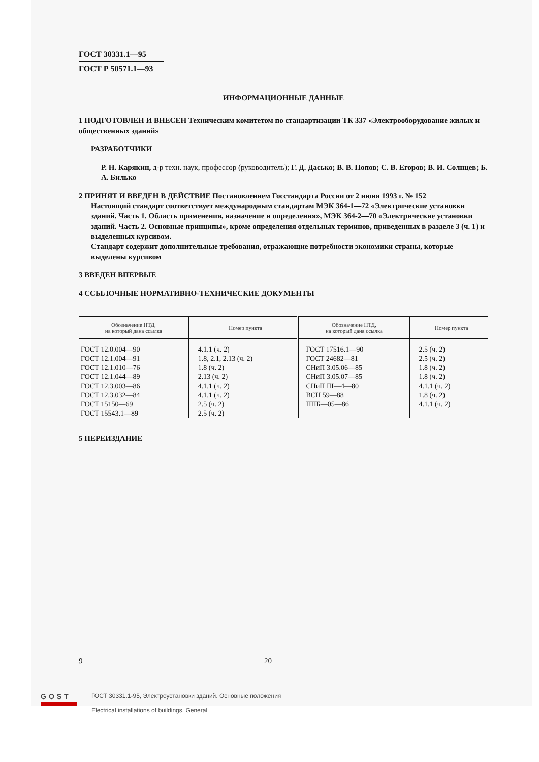ГОСТ 30331.1—95 ГОСТ Р 50571.1—93
ИНФОРМАЦИОННЫЕ ДАННЫЕ
1 ПОДГОТОВЛЕН И ВНЕСЕН Техническим комитетом по стандартизации ТК 337 «Электрооборудование жилых и общественных зданий»
РАЗРАБОТЧИКИ
Р. Н. Карякин, д-р техн. наук, профессор (руководитель); Г. Д. Дасько; В. В. Попов; С. В. Егоров; В. И. Солнцев; Б. А. Билько
2 ПРИНЯТ И ВВЕДЕН В ДЕЙСТВИЕ Постановлением Госстандарта России от 2 июня 1993 г. № 152
Настоящий стандарт соответствует международным стандартам МЭК 364-1—72 «Электрические установки зданий. Часть 1. Область применения, назначение и определения», МЭК 364-2—70 «Электрические установки зданий. Часть 2. Основные принципы», кроме определения отдельных терминов, приведенных в разделе 3 (ч. 1) и выделенных курсивом.
Стандарт содержит дополнительные требования, отражающие потребности экономики страны, которые выделены курсивом
3 ВВЕДЕН ВПЕРВЫЕ
4 ССЫЛОЧНЫЕ НОРМАТИВНО-ТЕХНИЧЕСКИЕ ДОКУМЕНТЫ
| Обозначение НТД, на который дана ссылка | Номер пункта | Обозначение НТД, на который дана ссылка | Номер пункта |
| --- | --- | --- | --- |
| ГОСТ 12.0.004—90 ГОСТ 12.1.004—91 ГОСТ 12.1.010—76 ГОСТ 12.1.044—89 ГОСТ 12.3.003—86 ГОСТ 12.3.032—84 ГОСТ 15150—69 ГОСТ 15543.1—89 | 4.1.1 (ч. 2) 1.8, 2.1, 2.13 (ч. 2) 1.8 (ч. 2) 2.13 (ч. 2) 4.1.1 (ч. 2) 4.1.1 (ч. 2) 2.5 (ч. 2) 2.5 (ч. 2) | ГОСТ 17516.1—90 ГОСТ 24682—81 СНиП 3.05.06—85 СНиП 3.05.07—85 СНиП III—4—80 ВСН 59—88 ППБ—05—86 | 2.5 (ч. 2) 2.5 (ч. 2) 1.8 (ч. 2) 1.8 (ч. 2) 4.1.1 (ч. 2) 1.8 (ч. 2) 4.1.1 (ч. 2) |
5 ПЕРЕИЗДАНИЕ
9 20
GOST
ГОСТ 30331.1-95, Электроустановки зданий. Основные положения
Electrical installations of buildings. General